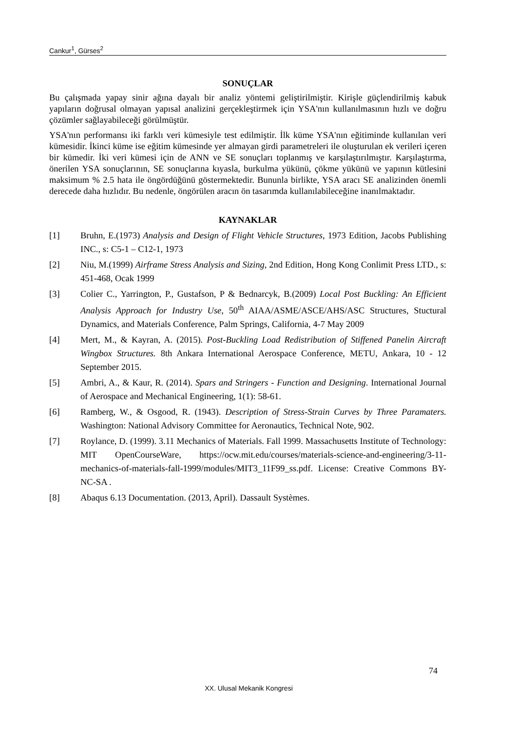Cankur<sup>1</sup>, Gürses<sup>2</sup>
SONUÇLAR
Bu çalışmada yapay sinir ağına dayalı bir analiz yöntemi geliştirilmiştir. Kirişle güçlendirilmiş kabuk yapıların doğrusal olmayan yapısal analizini gerçekleştirmek için YSA'nın kullanılmasının hızlı ve doğru çözümler sağlayabileceği görülmüştür.
YSA'nın performansı iki farklı veri kümesiyle test edilmiştir. İlk küme YSA'nın eğitiminde kullanılan veri kümesidir. İkinci küme ise eğitim kümesinde yer almayan girdi parametreleri ile oluşturulan ek verileri içeren bir kümedir. İki veri kümesi için de ANN ve SE sonuçları toplanmış ve karşılaştırılmıştır. Karşılaştırma, önerilen YSA sonuçlarının, SE sonuçlarına kıyasla, burkulma yükünü, çökme yükünü ve yapının kütlesini maksimum % 2.5 hata ile öngördüğünü göstermektedir. Bununla birlikte, YSA aracı SE analizinden önemli derecede daha hızlıdır. Bu nedenle, öngörülen aracın ön tasarımda kullanılabileceğine inanılmaktadır.
KAYNAKLAR
[1] Bruhn, E.(1973) Analysis and Design of Flight Vehicle Structures, 1973 Edition, Jacobs Publishing INC., s: C5-1 – C12-1, 1973
[2] Niu, M.(1999) Airframe Stress Analysis and Sizing, 2nd Edition, Hong Kong Conlimit Press LTD., s: 451-468, Ocak 1999
[3] Colier C., Yarrington, P., Gustafson, P & Bednarcyk, B.(2009) Local Post Buckling: An Efficient Analysis Approach for Industry Use, 50<sup>th</sup> AIAA/ASME/ASCE/AHS/ASC Structures, Stuctural Dynamics, and Materials Conference, Palm Springs, California, 4-7 May 2009
[4] Mert, M., & Kayran, A. (2015). Post-Buckling Load Redistribution of Stiffened Panelin Aircraft Wingbox Structures. 8th Ankara International Aerospace Conference, METU, Ankara, 10 - 12 September 2015.
[5] Ambri, A., & Kaur, R. (2014). Spars and Stringers - Function and Designing. International Journal of Aerospace and Mechanical Engineering, 1(1): 58-61.
[6] Ramberg, W., & Osgood, R. (1943). Description of Stress-Strain Curves by Three Paramaters. Washington: National Advisory Committee for Aeronautics, Technical Note, 902.
[7] Roylance, D. (1999). 3.11 Mechanics of Materials. Fall 1999. Massachusetts Institute of Technology: MIT OpenCourseWare, https://ocw.mit.edu/courses/materials-science-and-engineering/3-11-mechanics-of-materials-fall-1999/modules/MIT3_11F99_ss.pdf. License: Creative Commons BY-NC-SA .
[8] Abaqus 6.13 Documentation. (2013, April). Dassault Systèmes.
74
XX. Ulusal Mekanik Kongresi